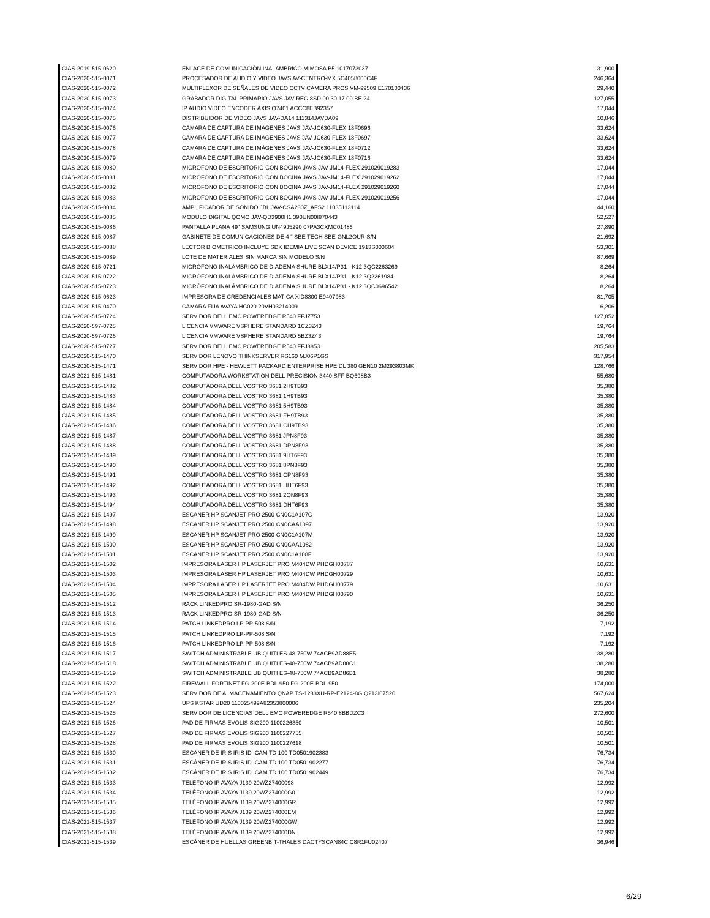| CIAS-2019-515-0620 | ENLACE DE COMUNICACIÓN INALAMBRICO MIMOSA B5 1017073037 | 31,900 |
| CIAS-2020-515-0071 | PROCESADOR DE AUDIO Y VIDEO JAVS AV-CENTRO-MX 5C4058000C4F | 246,364 |
| CIAS-2020-515-0072 | MULTIPLEXOR DE SEÑALES DE VIDEO CCTV CAMERA PROS VM-99509 E170100436 | 29,440 |
| CIAS-2020-515-0073 | GRABADOR DIGITAL PRIMARIO JAVS JAV-REC-8SD 00.30.17.00.BE.24 | 127,055 |
| CIAS-2020-515-0074 | IP AUDIO VIDEO ENCODER AXIS Q7401 ACCC8EB92357 | 17,044 |
| CIAS-2020-515-0075 | DISTRIBUIDOR DE VIDEO JAVS JAV-DA14 111314JAVDA09 | 10,846 |
| CIAS-2020-515-0076 | CAMARA DE CAPTURA DE IMÁGENES JAVS JAV-JC630-FLEX 18F0696 | 33,624 |
| CIAS-2020-515-0077 | CAMARA DE CAPTURA DE IMÁGENES JAVS JAV-JC630-FLEX 18F0697 | 33,624 |
| CIAS-2020-515-0078 | CAMARA DE CAPTURA DE IMÁGENES JAVS JAV-JC630-FLEX 18F0712 | 33,624 |
| CIAS-2020-515-0079 | CAMARA DE CAPTURA DE IMÁGENES JAVS JAV-JC630-FLEX 18F0716 | 33,624 |
| CIAS-2020-515-0080 | MICROFONO DE ESCRITORIO CON BOCINA JAVS JAV-JM14-FLEX 291029019283 | 17,044 |
| CIAS-2020-515-0081 | MICROFONO DE ESCRITORIO CON BOCINA JAVS JAV-JM14-FLEX 291029019262 | 17,044 |
| CIAS-2020-515-0082 | MICROFONO DE ESCRITORIO CON BOCINA JAVS JAV-JM14-FLEX 291029019260 | 17,044 |
| CIAS-2020-515-0083 | MICROFONO DE ESCRITORIO CON BOCINA JAVS JAV-JM14-FLEX 291029019256 | 17,044 |
| CIAS-2020-515-0084 | AMPLIFICADOR DE SONIDO JBL JAV-CSA280Z_AFS2 11035113114 | 44,160 |
| CIAS-2020-515-0085 | MODULO DIGITAL QOMO JAV-QD3900H1 390UN00I870443 | 52,527 |
| CIAS-2020-515-0086 | PANTALLA PLANA 49" SAMSUNG UN49J5290 07PA3CXMC01486 | 27,890 |
| CIAS-2020-515-0087 | GABINETE DE COMUNICACIONES DE 4 " SBE TECH SBE-GNL2OUR S/N | 21,692 |
| CIAS-2020-515-0088 | LECTOR BIOMETRICO INCLUYE SDK IDEMIA LIVE SCAN DEVICE 1913S000604 | 53,301 |
| CIAS-2020-515-0089 | LOTE DE MATERIALES SIN MARCA SIN MODELO S/N | 87,669 |
| CIAS-2020-515-0721 | MICRÓFONO INALÁMBRICO DE DIADEMA SHURE BLX14/P31 - K12 3QC2263269 | 8,264 |
| CIAS-2020-515-0722 | MICRÓFONO INALÁMBRICO DE DIADEMA SHURE BLX14/P31 - K12 3Q2261984 | 8,264 |
| CIAS-2020-515-0723 | MICRÓFONO INALÁMBRICO DE DIADEMA SHURE BLX14/P31 - K12 3QC0696542 | 8,264 |
| CIAS-2020-515-0623 | IMPRESORA DE CREDENCIALES MATICA XID8300 E9407983 | 81,705 |
| CIAS-2020-515-0470 | CAMARA FIJA AVAYA HC020 20VH03214009 | 6,206 |
| CIAS-2020-515-0724 | SERVIDOR DELL EMC POWEREDGE R540 FFJZ753 | 127,852 |
| CIAS-2020-597-0725 | LICENCIA VMWARE VSPHERE STANDARD 1CZ3Z43 | 19,764 |
| CIAS-2020-597-0726 | LICENCIA VMWARE VSPHERE STANDARD 5BZ3Z43 | 19,764 |
| CIAS-2020-515-0727 | SERVIDOR DELL EMC POWEREDGE R540 FFJ8853 | 205,583 |
| CIAS-2020-515-1470 | SERVIDOR LENOVO THINKSERVER RS160 MJ06P1GS | 317,954 |
| CIAS-2020-515-1471 | SERVIDOR HPE - HEWLETT PACKARD ENTERPRISE HPE DL 380 GEN10 2M293803MK | 128,766 |
| CIAS-2021-515-1481 | COMPUTADORA WORKSTATION DELL PRECISION 3440 SFF BQ698B3 | 55,680 |
| CIAS-2021-515-1482 | COMPUTADORA DELL VOSTRO 3681 2H9TB93 | 35,380 |
| CIAS-2021-515-1483 | COMPUTADORA DELL VOSTRO 3681 1H9TB93 | 35,380 |
| CIAS-2021-515-1484 | COMPUTADORA DELL VOSTRO 3681 5H9TB93 | 35,380 |
| CIAS-2021-515-1485 | COMPUTADORA DELL VOSTRO 3681 FH9TB93 | 35,380 |
| CIAS-2021-515-1486 | COMPUTADORA DELL VOSTRO 3681 CH9TB93 | 35,380 |
| CIAS-2021-515-1487 | COMPUTADORA DELL VOSTRO 3681 JPN8F93 | 35,380 |
| CIAS-2021-515-1488 | COMPUTADORA DELL VOSTRO 3681 DPN8F93 | 35,380 |
| CIAS-2021-515-1489 | COMPUTADORA DELL VOSTRO 3681 9HT6F93 | 35,380 |
| CIAS-2021-515-1490 | COMPUTADORA DELL VOSTRO 3681 8PN8F93 | 35,380 |
| CIAS-2021-515-1491 | COMPUTADORA DELL VOSTRO 3681 CPN8F93 | 35,380 |
| CIAS-2021-515-1492 | COMPUTADORA DELL VOSTRO 3681 HHT6F93 | 35,380 |
| CIAS-2021-515-1493 | COMPUTADORA DELL VOSTRO 3681 2QN8F93 | 35,380 |
| CIAS-2021-515-1494 | COMPUTADORA DELL VOSTRO 3681 DHT6F93 | 35,380 |
| CIAS-2021-515-1497 | ESCANER HP SCANJET PRO 2500 CN0C1A107C | 13,920 |
| CIAS-2021-515-1498 | ESCANER HP SCANJET PRO 2500 CN0CAA1097 | 13,920 |
| CIAS-2021-515-1499 | ESCANER HP SCANJET PRO 2500 CN0C1A107M | 13,920 |
| CIAS-2021-515-1500 | ESCANER HP SCANJET PRO 2500 CN0CAA1082 | 13,920 |
| CIAS-2021-515-1501 | ESCANER HP SCANJET PRO 2500 CN0C1A108F | 13,920 |
| CIAS-2021-515-1502 | IMPRESORA LASER HP LASERJET PRO M404DW PHDGH00787 | 10,631 |
| CIAS-2021-515-1503 | IMPRESORA LASER HP LASERJET PRO M404DW PHDGH00729 | 10,631 |
| CIAS-2021-515-1504 | IMPRESORA LASER HP LASERJET PRO M404DW PHDGH00779 | 10,631 |
| CIAS-2021-515-1505 | IMPRESORA LASER HP LASERJET PRO M404DW PHDGH00790 | 10,631 |
| CIAS-2021-515-1512 | RACK LINKEDPRO SR-1980-GAD S/N | 36,250 |
| CIAS-2021-515-1513 | RACK LINKEDPRO SR-1980-GAD S/N | 36,250 |
| CIAS-2021-515-1514 | PATCH LINKEDPRO LP-PP-508 S/N | 7,192 |
| CIAS-2021-515-1515 | PATCH LINKEDPRO LP-PP-508 S/N | 7,192 |
| CIAS-2021-515-1516 | PATCH LINKEDPRO LP-PP-508 S/N | 7,192 |
| CIAS-2021-515-1517 | SWITCH ADMINISTRABLE UBIQUITI ES-48-750W 74ACB9AD88E5 | 38,280 |
| CIAS-2021-515-1518 | SWITCH ADMINISTRABLE UBIQUITI ES-48-750W 74ACB9AD88C1 | 38,280 |
| CIAS-2021-515-1519 | SWITCH ADMINISTRABLE UBIQUITI ES-48-750W 74ACB9AD86B1 | 38,280 |
| CIAS-2021-515-1522 | FIREWALL FORTINET FG-200E-BDL-950 FG-200E-BDL-950 | 174,000 |
| CIAS-2021-515-1523 | SERVIDOR DE ALMACENAMIENTO QNAP TS-1283XU-RP-E2124-8G Q213I07520 | 567,624 |
| CIAS-2021-515-1524 | UPS KSTAR UD20 110025499A82353800006 | 235,204 |
| CIAS-2021-515-1525 | SERVIDOR DE LICENCIAS DELL EMC POWEREDGE R540 8BBDZC3 | 272,600 |
| CIAS-2021-515-1526 | PAD DE FIRMAS EVOLIS SIG200 1100226350 | 10,501 |
| CIAS-2021-515-1527 | PAD DE FIRMAS EVOLIS SIG200 1100227755 | 10,501 |
| CIAS-2021-515-1528 | PAD DE FIRMAS EVOLIS SIG200 1100227618 | 10,501 |
| CIAS-2021-515-1530 | ESCÁNER DE IRIS IRIS ID ICAM TD 100 TD0501902383 | 76,734 |
| CIAS-2021-515-1531 | ESCÁNER DE IRIS IRIS ID ICAM TD 100 TD0501902277 | 76,734 |
| CIAS-2021-515-1532 | ESCÁNER DE IRIS IRIS ID ICAM TD 100 TD0501902449 | 76,734 |
| CIAS-2021-515-1533 | TELÉFONO IP AVAYA J139 20WZ27400098 | 12,992 |
| CIAS-2021-515-1534 | TELÉFONO IP AVAYA J139 20WZ274000G0 | 12,992 |
| CIAS-2021-515-1535 | TELÉFONO IP AVAYA J139 20WZ274000GR | 12,992 |
| CIAS-2021-515-1536 | TELÉFONO IP AVAYA J139 20WZ274000EM | 12,992 |
| CIAS-2021-515-1537 | TELÉFONO IP AVAYA J139 20WZ274000GW | 12,992 |
| CIAS-2021-515-1538 | TELÉFONO IP AVAYA J139 20WZ274000DN | 12,992 |
| CIAS-2021-515-1539 | ESCÁNER DE HUELLAS GREENBIT-THALES DACTYSCAN84C C8R1FU02407 | 36,946 |
6/29